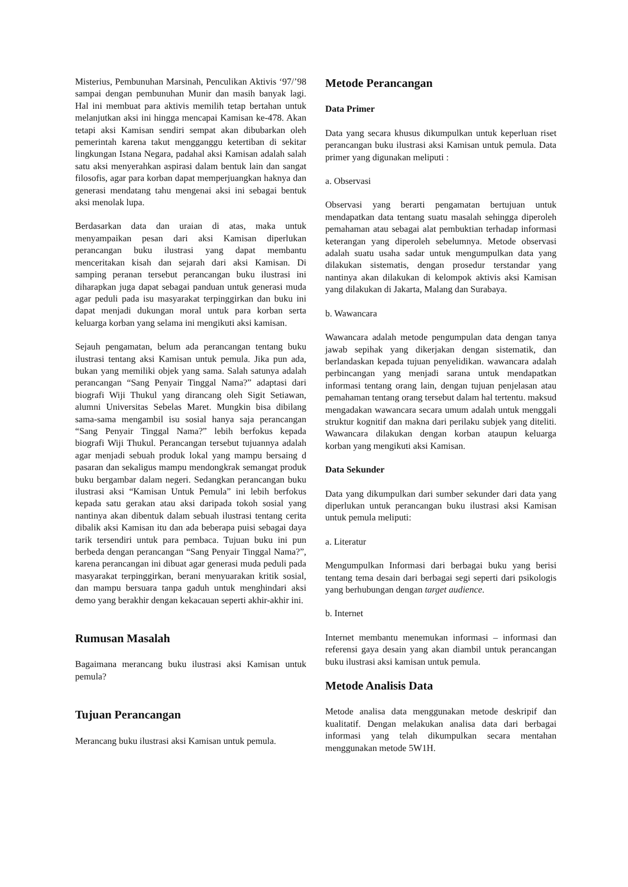Misterius, Pembunuhan Marsinah, Penculikan Aktivis ‘97/’98 sampai dengan pembunuhan Munir dan masih banyak lagi. Hal ini membuat para aktivis memilih tetap bertahan untuk melanjutkan aksi ini hingga mencapai Kamisan ke-478. Akan tetapi aksi Kamisan sendiri sempat akan dibubarkan oleh pemerintah karena takut mengganggu ketertiban di sekitar lingkungan Istana Negara, padahal aksi Kamisan adalah salah satu aksi menyerahkan aspirasi dalam bentuk lain dan sangat filosofis, agar para korban dapat memperjuangkan haknya dan generasi mendatang tahu mengenai aksi ini sebagai bentuk aksi menolak lupa.
Berdasarkan data dan uraian di atas, maka untuk menyampaikan pesan dari aksi Kamisan diperlukan perancangan buku ilustrasi yang dapat membantu menceritakan kisah dan sejarah dari aksi Kamisan. Di samping peranan tersebut perancangan buku ilustrasi ini diharapkan juga dapat sebagai panduan untuk generasi muda agar peduli pada isu masyarakat terpinggirkan dan buku ini dapat menjadi dukungan moral untuk para korban serta keluarga korban yang selama ini mengikuti aksi kamisan.
Sejauh pengamatan, belum ada perancangan tentang buku ilustrasi tentang aksi Kamisan untuk pemula. Jika pun ada, bukan yang memiliki objek yang sama. Salah satunya adalah perancangan “Sang Penyair Tinggal Nama?” adaptasi dari biografi Wiji Thukul yang dirancang oleh Sigit Setiawan, alumni Universitas Sebelas Maret. Mungkin bisa dibilang sama-sama mengambil isu sosial hanya saja perancangan “Sang Penyair Tinggal Nama?” lebih berfokus kepada biografi Wiji Thukul. Perancangan tersebut tujuannya adalah agar menjadi sebuah produk lokal yang mampu bersaing d pasaran dan sekaligus mampu mendongkrak semangat produk buku bergambar dalam negeri. Sedangkan perancangan buku ilustrasi aksi “Kamisan Untuk Pemula” ini lebih berfokus kepada satu gerakan atau aksi daripada tokoh sosial yang nantinya akan dibentuk dalam sebuah ilustrasi tentang cerita dibalik aksi Kamisan itu dan ada beberapa puisi sebagai daya tarik tersendiri untuk para pembaca. Tujuan buku ini pun berbeda dengan perancangan “Sang Penyair Tinggal Nama?”, karena perancangan ini dibuat agar generasi muda peduli pada masyarakat terpinggirkan, berani menyuarakan kritik sosial, dan mampu bersuara tanpa gaduh untuk menghindari aksi demo yang berakhir dengan kekacauan seperti akhir-akhir ini.
Rumusan Masalah
Bagaimana merancang buku ilustrasi aksi Kamisan untuk pemula?
Tujuan Perancangan
Merancang buku ilustrasi aksi Kamisan untuk pemula.
Metode Perancangan
Data Primer
Data yang secara khusus dikumpulkan untuk keperluan riset perancangan buku ilustrasi aksi Kamisan untuk pemula. Data primer yang digunakan meliputi :
a. Observasi
Observasi yang berarti pengamatan bertujuan untuk mendapatkan data tentang suatu masalah sehingga diperoleh pemahaman atau sebagai alat pembuktian terhadap informasi keterangan yang diperoleh sebelumnya. Metode observasi adalah suatu usaha sadar untuk mengumpulkan data yang dilakukan sistematis, dengan prosedur terstandar yang nantinya akan dilakukan di kelompok aktivis aksi Kamisan yang dilakukan di Jakarta, Malang dan Surabaya.
b. Wawancara
Wawancara adalah metode pengumpulan data dengan tanya jawab sepihak yang dikerjakan dengan sistematik, dan berlandaskan kepada tujuan penyelidikan. wawancara adalah perbincangan yang menjadi sarana untuk mendapatkan informasi tentang orang lain, dengan tujuan penjelasan atau pemahaman tentang orang tersebut dalam hal tertentu. maksud mengadakan wawancara secara umum adalah untuk menggali struktur kognitif dan makna dari perilaku subjek yang diteliti. Wawancara dilakukan dengan korban ataupun keluarga korban yang mengikuti aksi Kamisan.
Data Sekunder
Data yang dikumpulkan dari sumber sekunder dari data yang diperlukan untuk perancangan buku ilustrasi aksi Kamisan untuk pemula meliputi:
a. Literatur
Mengumpulkan Informasi dari berbagai buku yang berisi tentang tema desain dari berbagai segi seperti dari psikologis yang berhubungan dengan target audience.
b. Internet
Internet membantu menemukan informasi – informasi dan referensi gaya desain yang akan diambil untuk perancangan buku ilustrasi aksi kamisan untuk pemula.
Metode Analisis Data
Metode analisa data menggunakan metode deskripif dan kualitatif. Dengan melakukan analisa data dari berbagai informasi yang telah dikumpulkan secara mentahan menggunakan metode 5W1H.